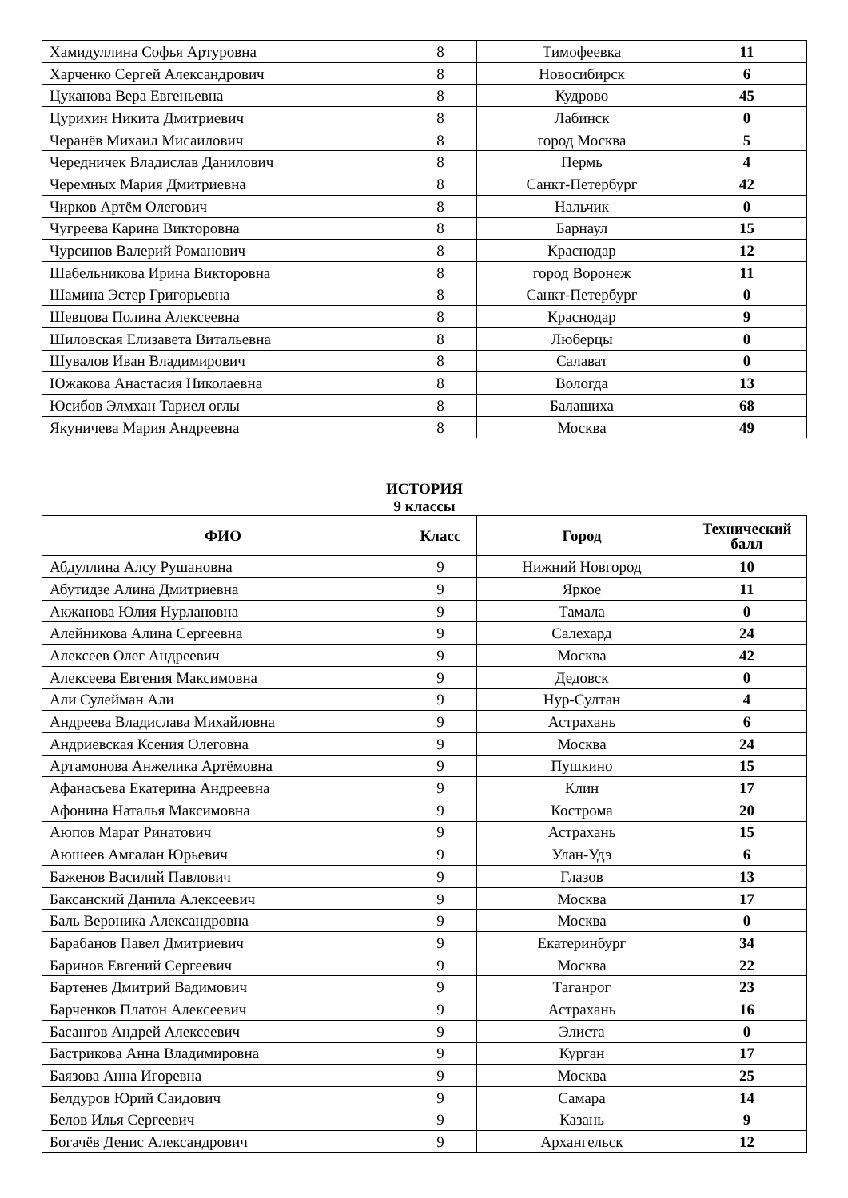| Хамидуллина Софья Артуровна | 8 | Тимофеевка | 11 |
| Харченко Сергей Александрович | 8 | Новосибирск | 6 |
| Цуканова Вера Евгеньевна | 8 | Кудрово | 45 |
| Цурихин Никита Дмитриевич | 8 | Лабинск | 0 |
| Черанёв Михаил Мисаилович | 8 | город Москва | 5 |
| Чередничек Владислав Данилович | 8 | Пермь | 4 |
| Черемных Мария Дмитриевна | 8 | Санкт-Петербург | 42 |
| Чирков Артём Олегович | 8 | Нальчик | 0 |
| Чугреева Карина Викторовна | 8 | Барнаул | 15 |
| Чурсинов Валерий Романович | 8 | Краснодар | 12 |
| Шабельникова Ирина Викторовна | 8 | город Воронеж | 11 |
| Шамина Эстер Григорьевна | 8 | Санкт-Петербург | 0 |
| Шевцова Полина Алексеевна | 8 | Краснодар | 9 |
| Шиловская Елизавета Витальевна | 8 | Люберцы | 0 |
| Шувалов Иван Владимирович | 8 | Салават | 0 |
| Южакова Анастасия Николаевна | 8 | Вологда | 13 |
| Юсибов Элмхан Тариел оглы | 8 | Балашиха | 68 |
| Якуничева Мария Андреевна | 8 | Москва | 49 |
ИСТОРИЯ
9 классы
| ФИО | Класс | Город | Технический балл |
| --- | --- | --- | --- |
| Абдуллина Алсу Рушановна | 9 | Нижний Новгород | 10 |
| Абутидзе Алина Дмитриевна | 9 | Яркое | 11 |
| Акжанова Юлия Нурлановна | 9 | Тамала | 0 |
| Алейникова Алина Сергеевна | 9 | Салехард | 24 |
| Алексеев Олег Андреевич | 9 | Москва | 42 |
| Алексеева Евгения Максимовна | 9 | Дедовск | 0 |
| Али Сулейман Али | 9 | Нур-Султан | 4 |
| Андреева Владислава Михайловна | 9 | Астрахань | 6 |
| Андриевская Ксения Олеговна | 9 | Москва | 24 |
| Артамонова Анжелика Артёмовна | 9 | Пушкино | 15 |
| Афанасьева Екатерина Андреевна | 9 | Клин | 17 |
| Афонина Наталья Максимовна | 9 | Кострома | 20 |
| Аюпов Марат Ринатович | 9 | Астрахань | 15 |
| Аюшеев Амгалан Юрьевич | 9 | Улан-Удэ | 6 |
| Баженов Василий Павлович | 9 | Глазов | 13 |
| Баксанский Данила Алексеевич | 9 | Москва | 17 |
| Баль Вероника Александровна | 9 | Москва | 0 |
| Барабанов Павел Дмитриевич | 9 | Екатеринбург | 34 |
| Баринов Евгений Сергеевич | 9 | Москва | 22 |
| Бартенев Дмитрий Вадимович | 9 | Таганрог | 23 |
| Барченков Платон Алексеевич | 9 | Астрахань | 16 |
| Басангов Андрей Алексеевич | 9 | Элиста | 0 |
| Бастрикова Анна Владимировна | 9 | Курган | 17 |
| Баязова Анна Игоревна | 9 | Москва | 25 |
| Белдуров Юрий Саидович | 9 | Самара | 14 |
| Белов Илья Сергеевич | 9 | Казань | 9 |
| Богачёв Денис Александрович | 9 | Архангельск | 12 |